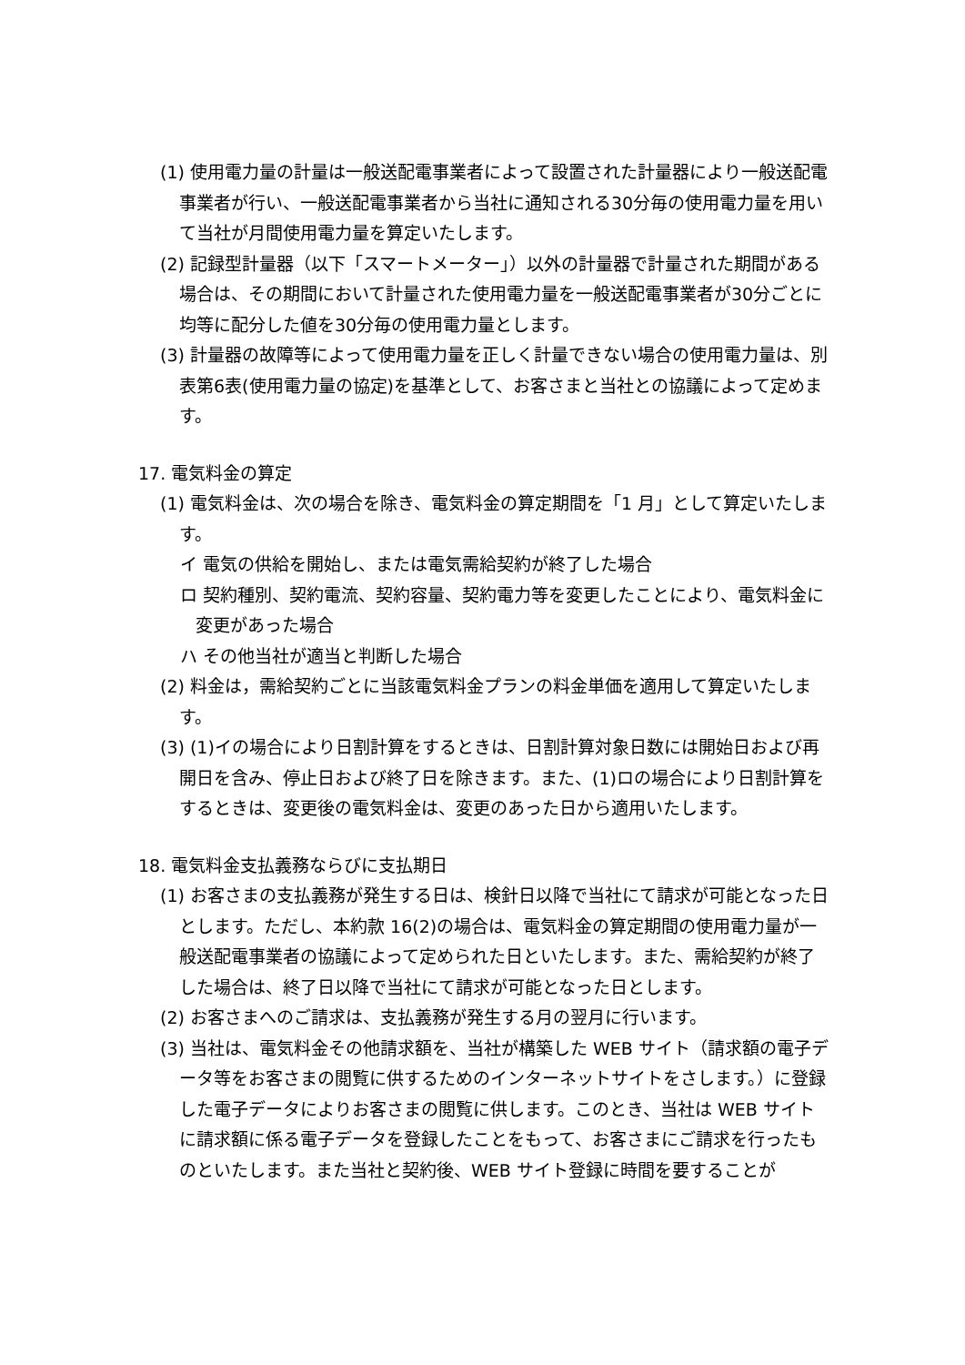(1) 使用電力量の計量は一般送配電事業者によって設置された計量器により一般送配電事業者が行い、一般送配電事業者から当社に通知される30分毎の使用電力量を用いて当社が月間使用電力量を算定いたします。
(2) 記録型計量器（以下「スマートメーター」）以外の計量器で計量された期間がある場合は、その期間において計量された使用電力量を一般送配電事業者が30分ごとに均等に配分した値を30分毎の使用電力量とします。
(3) 計量器の故障等によって使用電力量を正しく計量できない場合の使用電力量は、別表第6表(使用電力量の協定)を基準として、お客さまと当社との協議によって定めます。
17. 電気料金の算定
(1) 電気料金は、次の場合を除き、電気料金の算定期間を「1 月」として算定いたします。
イ 電気の供給を開始し、または電気需給契約が終了した場合
ロ 契約種別、契約電流、契約容量、契約電力等を変更したことにより、電気料金に変更があった場合
ハ その他当社が適当と判断した場合
(2) 料金は，需給契約ごとに当該電気料金プランの料金単価を適用して算定いたします。
(3) (1)イの場合により日割計算をするときは、日割計算対象日数には開始日および再開日を含み、停止日および終了日を除きます。また、(1)ロの場合により日割計算をするときは、変更後の電気料金は、変更のあった日から適用いたします。
18. 電気料金支払義務ならびに支払期日
(1) お客さまの支払義務が発生する日は、検針日以降で当社にて請求が可能となった日とします。ただし、本約款 16(2)の場合は、電気料金の算定期間の使用電力量が一般送配電事業者の協議によって定められた日といたします。また、需給契約が終了した場合は、終了日以降で当社にて請求が可能となった日とします。
(2) お客さまへのご請求は、支払義務が発生する月の翌月に行います。
(3) 当社は、電気料金その他請求額を、当社が構築した WEB サイト（請求額の電子データ等をお客さまの閲覧に供するためのインターネットサイトをさします。）に登録した電子データによりお客さまの閲覧に供します。このとき、当社は WEB サイトに請求額に係る電子データを登録したことをもって、お客さまにご請求を行ったものといたします。また当社と契約後、WEB サイト登録に時間を要することが